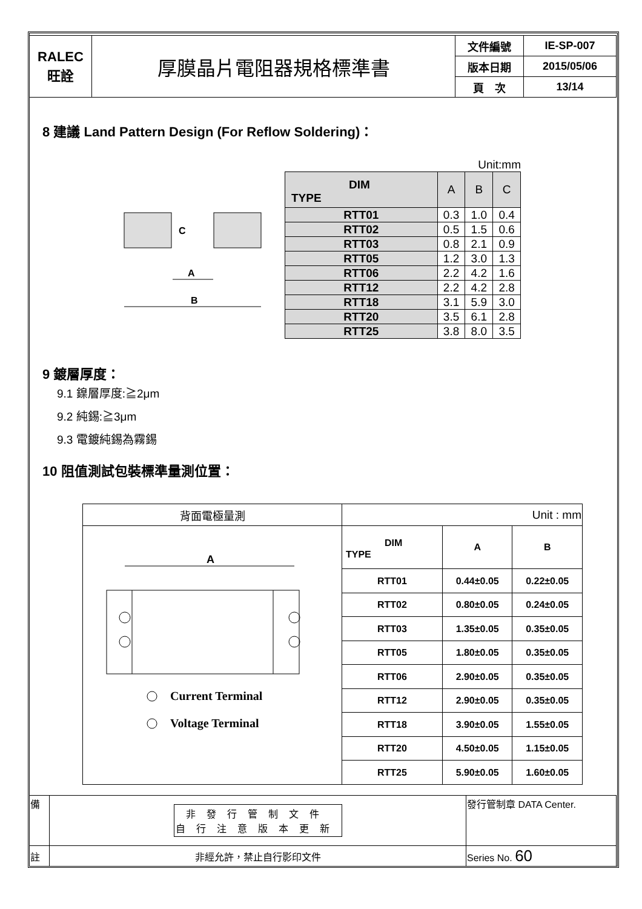| RALEC 旺詮 | 厚膜晶片電阻器規格標準書 | 文件編號 | IE-SP-007 |
| | | 版本日期 | 2015/05/06 |
| | | 頁 次 | 13/14 |
8 建議 Land Pattern Design (For Reflow Soldering)：
C
A
B
Unit:mm
| DIM TYPE | A | B | C |
| RTT01 | 0.3 | 1.0 | 0.4 |
| RTT02 | 0.5 | 1.5 | 0.6 |
| RTT03 | 0.8 | 2.1 | 0.9 |
| RTT05 | 1.2 | 3.0 | 1.3 |
| RTT06 | 2.2 | 4.2 | 1.6 |
| RTT12 | 2.2 | 4.2 | 2.8 |
| RTT18 | 3.1 | 5.9 | 3.0 |
| RTT20 | 3.5 | 6.1 | 2.8 |
| RTT25 | 3.8 | 8.0 | 3.5 |
9 鍍層厚度：
9.1 鎳層厚度:≧2μm
9.2 純錫:≧3μm
9.3 電鍍純錫為霧錫
10 阻值測試包裝標準量測位置：
| 背面電極量測 | Unit : mm | | |
| A Current Terminal Voltage Terminal | DIM TYPE | A | B |
| | RTT01 | 0.44±0.05 | 0.22±0.05 |
| | RTT02 | 0.80±0.05 | 0.24±0.05 |
| | RTT03 | 1.35±0.05 | 0.35±0.05 |
| | RTT05 | 1.80±0.05 | 0.35±0.05 |
| | RTT06 | 2.90±0.05 | 0.35±0.05 |
| | RTT12 | 2.90±0.05 | 0.35±0.05 |
| | RTT18 | 3.90±0.05 | 1.55±0.05 |
| | RTT20 | 4.50±0.05 | 1.15±0.05 |
| | RTT25 | 5.90±0.05 | 1.60±0.05 |
| 備 | 非發行管制文件 自行注意版本更新 | 發行管制章 DATA Center. |
| 註 | 非經允許，禁止自行影印文件 | Series No. 60 |